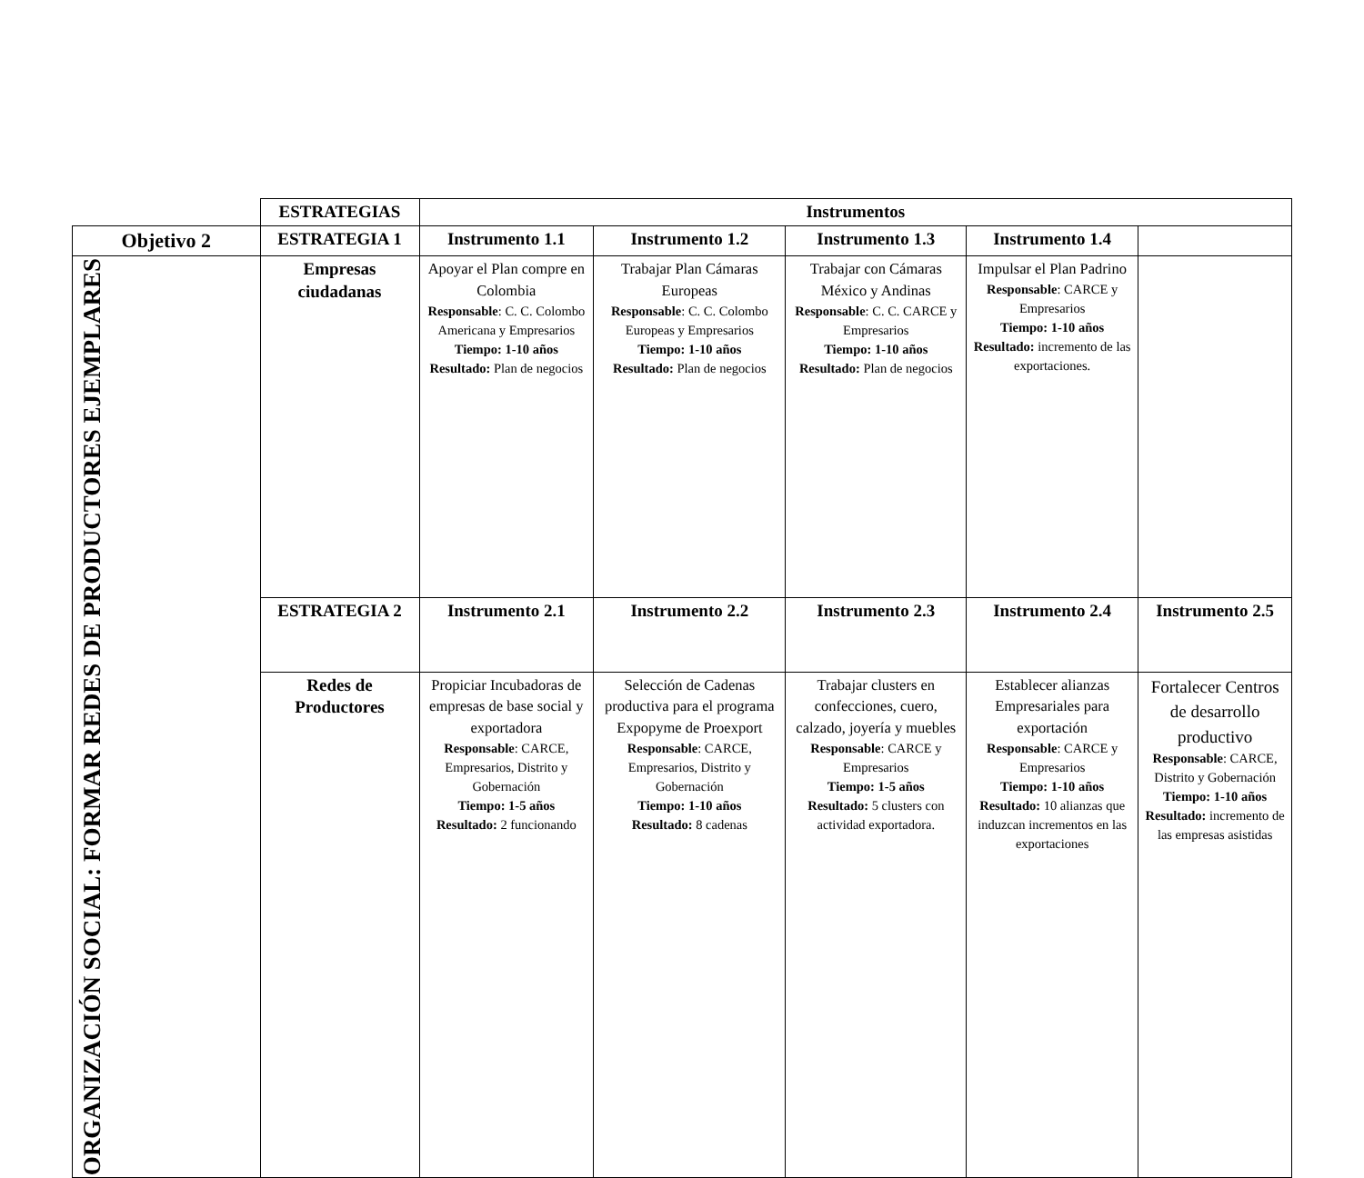| | ESTRATEGIAS | Instrumentos | | | | |
| Objetivo 2 | ESTRATEGIA 1 | Instrumento 1.1 | Instrumento 1.2 | Instrumento 1.3 | Instrumento 1.4 | |
| ORGANIZACIÓN SOCIAL: FORMAR REDES DE PRODUCTORES EJEMPLARES | Empresas ciudadanas | Apoyar el Plan compre en Colombia Responsable : C. C. Colombo Americana y Empresarios Tiempo: 1-10 años Resultado: Plan de negocios | Trabajar Plan Cámaras Europeas Responsable : C. C. Colombo Europeas y Empresarios Tiempo: 1-10 años Resultado: Plan de negocios | Trabajar con Cámaras México y Andinas Responsable : C. C. CARCE y Empresarios Tiempo: 1-10 años Resultado: Plan de negocios | Impulsar el Plan Padrino Responsable : CARCE y Empresarios Tiempo: 1-10 años Resultado: incremento de las exportaciones. | |
| | ESTRATEGIA 2 | Instrumento 2.1 | Instrumento 2.2 | Instrumento 2.3 | Instrumento 2.4 | Instrumento 2.5 |
| | Redes de Productores | Propiciar Incubadoras de empresas de base social y exportadora Responsable : CARCE, Empresarios, Distrito y Gobernación Tiempo: 1-5 años Resultado: 2 funcionando | Selección de Cadenas productiva para el programa Expopyme de Proexport Responsable : CARCE, Empresarios, Distrito y Gobernación Tiempo: 1-10 años Resultado: 8 cadenas | Trabajar clusters en confecciones, cuero, calzado, joyería y muebles Responsable : CARCE y Empresarios Tiempo: 1-5 años Resultado: 5 clusters con actividad exportadora. | Establecer alianzas Empresariales para exportación Responsable : CARCE y Empresarios Tiempo: 1-10 años Resultado: 10 alianzas que induzcan incrementos en las exportaciones | Fortalecer Centros de desarrollo productivo Responsable : CARCE, Distrito y Gobernación Tiempo: 1-10 años Resultado: incremento de las empresas asistidas |